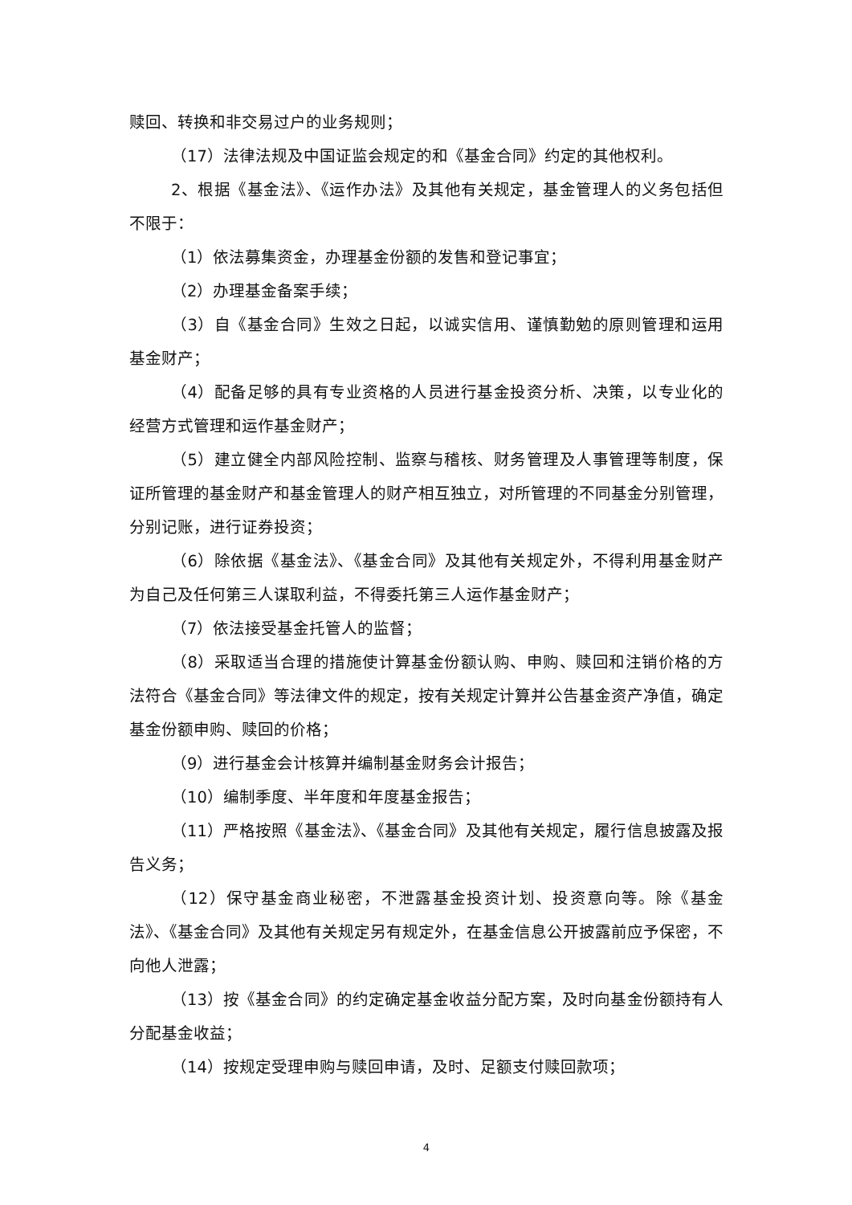赎回、转换和非交易过户的业务规则；
（17）法律法规及中国证监会规定的和《基金合同》约定的其他权利。
2、根据《基金法》、《运作办法》及其他有关规定，基金管理人的义务包括但不限于：
（1）依法募集资金，办理基金份额的发售和登记事宜；
（2）办理基金备案手续；
（3）自《基金合同》生效之日起，以诚实信用、谨慎勤勉的原则管理和运用基金财产；
（4）配备足够的具有专业资格的人员进行基金投资分析、决策，以专业化的经营方式管理和运作基金财产；
（5）建立健全内部风险控制、监察与稽核、财务管理及人事管理等制度，保证所管理的基金财产和基金管理人的财产相互独立，对所管理的不同基金分别管理，分别记账，进行证券投资；
（6）除依据《基金法》、《基金合同》及其他有关规定外，不得利用基金财产为自己及任何第三人谋取利益，不得委托第三人运作基金财产；
（7）依法接受基金托管人的监督；
（8）采取适当合理的措施使计算基金份额认购、申购、赎回和注销价格的方法符合《基金合同》等法律文件的规定，按有关规定计算并公告基金资产净值，确定基金份额申购、赎回的价格；
（9）进行基金会计核算并编制基金财务会计报告；
（10）编制季度、半年度和年度基金报告；
（11）严格按照《基金法》、《基金合同》及其他有关规定，履行信息披露及报告义务；
（12）保守基金商业秘密，不泄露基金投资计划、投资意向等。除《基金法》、《基金合同》及其他有关规定另有规定外，在基金信息公开披露前应予保密，不向他人泄露；
（13）按《基金合同》的约定确定基金收益分配方案，及时向基金份额持有人分配基金收益；
（14）按规定受理申购与赎回申请，及时、足额支付赎回款项；
4